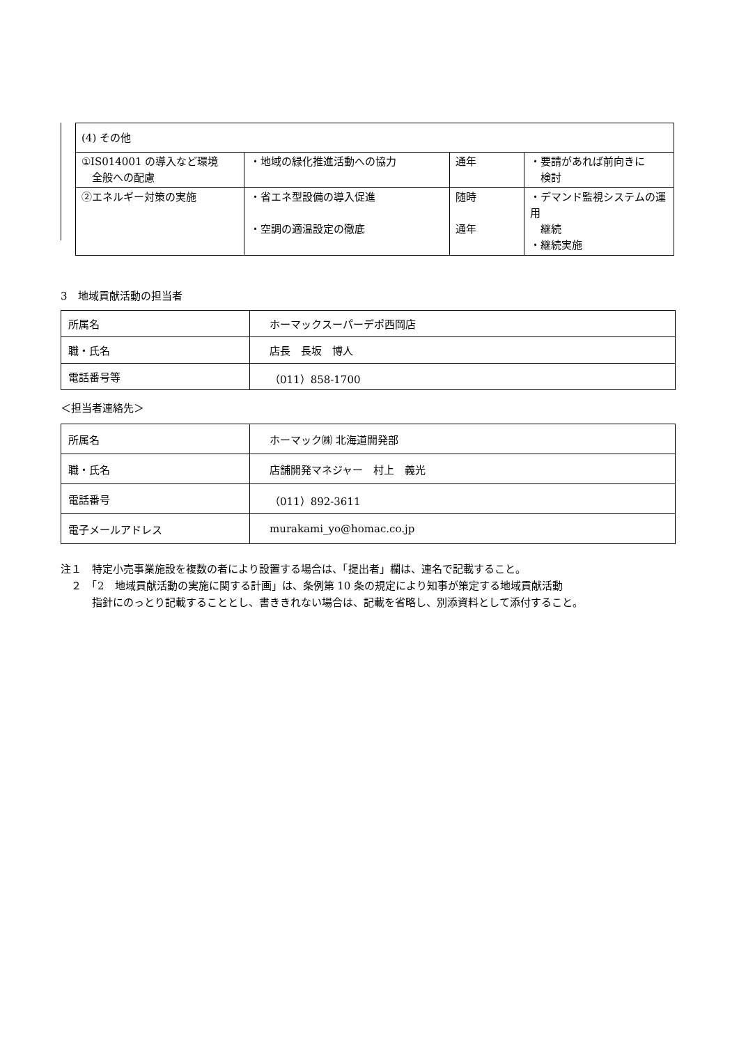| (4) その他 | | | |
| ①IS014001 の導入など環境 全般への配慮 | ・地域の緑化推進活動への協力 | 通年 | ・要請があれば前向きに 検討 |
| ②エネルギー対策の実施 | ・省エネ型設備の導入促進 ・空調の適温設定の徹底 | 随時 通年 | ・デマンド監視システムの運用 継続 ・継続実施 |
3　地域貢献活動の担当者
| 所属名 | ホーマックスーパーデポ西岡店 |
| 職・氏名 | 店長 長坂 博人 |
| 電話番号等 | （011）858-1700 |
＜担当者連絡先＞
| 所属名 | ホーマック㈱ 北海道開発部 |
| 職・氏名 | 店舗開発マネジャー 村上 義光 |
| 電話番号 | （011）892-3611 |
| 電子メールアドレス | murakami_yo@homac.co.jp |
注１　特定小売事業施設を複数の者により設置する場合は、「提出者」欄は、連名で記載すること。
　２　「2　地域貢献活動の実施に関する計画」は、条例第 10 条の規定により知事が策定する地域貢献活動
　　　指針にのっとり記載することとし、書ききれない場合は、記載を省略し、別添資料として添付すること。